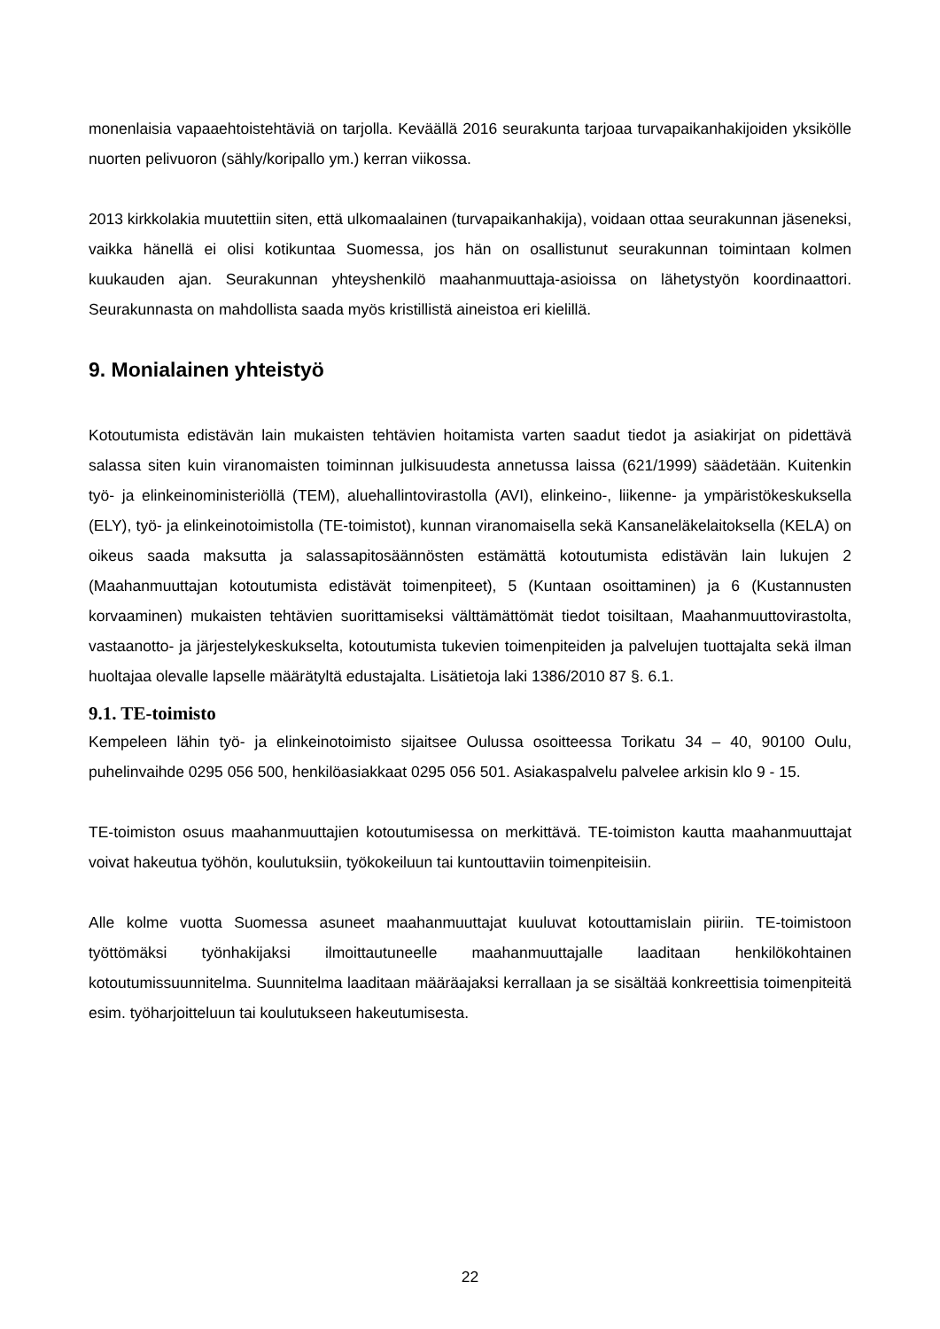monenlaisia vapaaehtoistehtäviä on tarjolla. Keväällä 2016 seurakunta tarjoaa turvapaikanhakijoiden yksikölle nuorten pelivuoron (sähly/koripallo ym.) kerran viikossa.
2013 kirkkolakia muutettiin siten, että ulkomaalainen (turvapaikanhakija), voidaan ottaa seurakunnan jäseneksi, vaikka hänellä ei olisi kotikuntaa Suomessa, jos hän on osallistunut seurakunnan toimintaan kolmen kuukauden ajan. Seurakunnan yhteyshenkilö maahanmuuttaja-asioissa on lähetystyön koordinaattori. Seurakunnasta on mahdollista saada myös kristillistä aineistoa eri kielillä.
9. Monialainen yhteistyö
Kotoutumista edistävän lain mukaisten tehtävien hoitamista varten saadut tiedot ja asiakirjat on pidettävä salassa siten kuin viranomaisten toiminnan julkisuudesta annetussa laissa (621/1999) säädetään. Kuitenkin työ- ja elinkeinoministeriöllä (TEM), aluehallintovirastolla (AVI), elinkeino-, liikenne- ja ympäristökeskuksella (ELY), työ- ja elinkeinotoimistolla (TE-toimistot), kunnan viranomaisella sekä Kansaneläkelaitoksella (KELA) on oikeus saada maksutta ja salassapitosäännösten estämättä kotoutumista edistävän lain lukujen 2 (Maahanmuuttajan kotoutumista edistävät toimenpiteet), 5 (Kuntaan osoittaminen) ja 6 (Kustannusten korvaaminen) mukaisten tehtävien suorittamiseksi välttämättömät tiedot toisiltaan, Maahanmuuttovirastolta, vastaanotto- ja järjestelykeskukselta, kotoutumista tukevien toimenpiteiden ja palvelujen tuottajalta sekä ilman huoltajaa olevalle lapselle määrätyltä edustajalta. Lisätietoja laki 1386/2010 87 §. 6.1.
9.1. TE-toimisto
Kempeleen lähin työ- ja elinkeinotoimisto sijaitsee Oulussa osoitteessa Torikatu 34 – 40, 90100 Oulu, puhelinvaihde 0295 056 500, henkilöasiakkaat 0295 056 501. Asiakaspalvelu palvelee arkisin klo 9 - 15.
TE-toimiston osuus maahanmuuttajien kotoutumisessa on merkittävä. TE-toimiston kautta maahanmuuttajat voivat hakeutua työhön, koulutuksiin, työkokeiluun tai kuntouttaviin toimenpiteisiin.
Alle kolme vuotta Suomessa asuneet maahanmuuttajat kuuluvat kotouttamislain piiriin. TE-toimistoon työttömäksi työnhakijaksi ilmoittautuneelle maahanmuuttajalle laaditaan henkilökohtainen kotoutumissuunnitelma. Suunnitelma laaditaan määräajaksi kerrallaan ja se sisältää konkreettisia toimenpiteitä esim. työharjoitteluun tai koulutukseen hakeutumisesta.
22